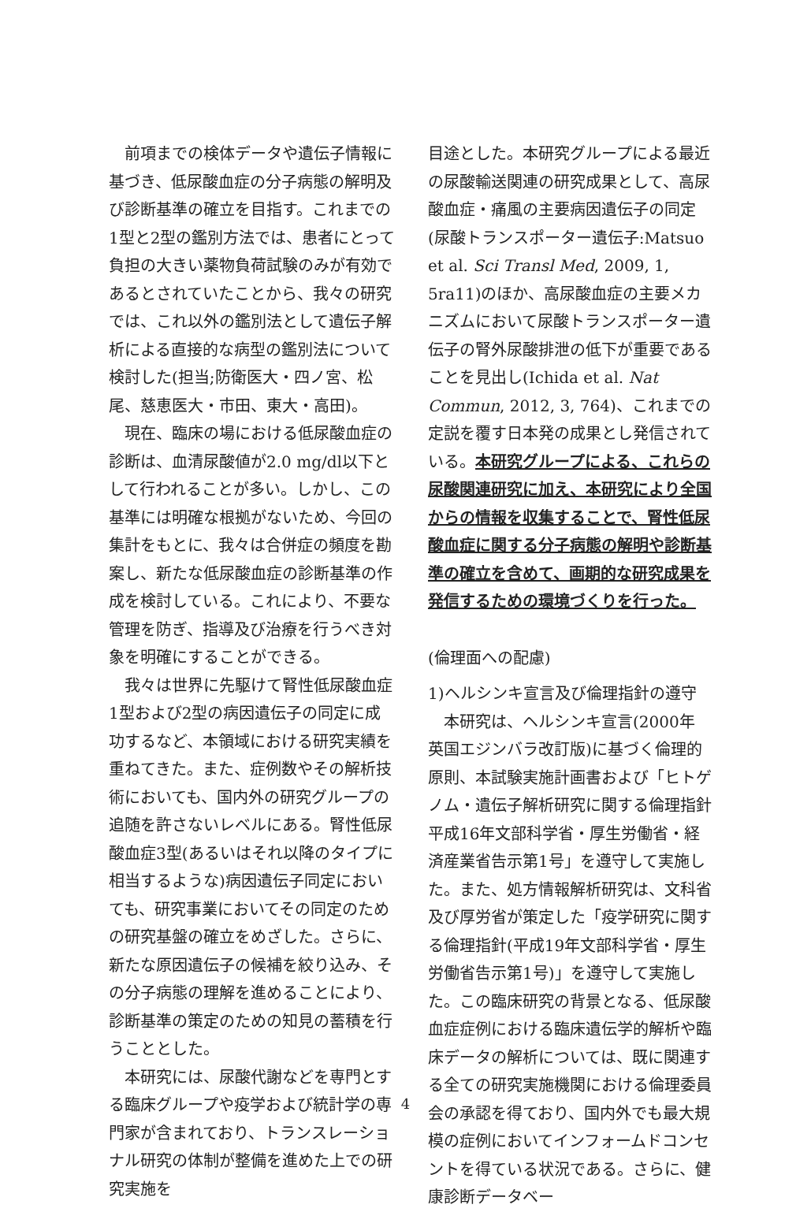前項までの検体データや遺伝子情報に基づき、低尿酸血症の分子病態の解明及び診断基準の確立を目指す。これまでの1型と2型の鑑別方法では、患者にとって負担の大きい薬物負荷試験のみが有効であるとされていたことから、我々の研究では、これ以外の鑑別法として遺伝子解析による直接的な病型の鑑別法について検討した(担当;防衛医大・四ノ宮、松尾、慈恵医大・市田、東大・高田)。
現在、臨床の場における低尿酸血症の診断は、血清尿酸値が2.0 mg/dl以下として行われることが多い。しかし、この基準には明確な根拠がないため、今回の集計をもとに、我々は合併症の頻度を勘案し、新たな低尿酸血症の診断基準の作成を検討している。これにより、不要な管理を防ぎ、指導及び治療を行うべき対象を明確にすることができる。
我々は世界に先駆けて腎性低尿酸血症1型および2型の病因遺伝子の同定に成功するなど、本領域における研究実績を重ねてきた。また、症例数やその解析技術においても、国内外の研究グループの追随を許さないレベルにある。腎性低尿酸血症3型(あるいはそれ以降のタイプに相当するような)病因遺伝子同定においても、研究事業においてその同定のための研究基盤の確立をめざした。さらに、新たな原因遺伝子の候補を絞り込み、その分子病態の理解を進めることにより、診断基準の策定のための知見の蓄積を行うこととした。
本研究には、尿酸代謝などを専門とする臨床グループや疫学および統計学の専門家が含まれており、トランスレーショナル研究の体制が整備を進めた上での研究実施を
目途とした。本研究グループによる最近の尿酸輸送関連の研究成果として、高尿酸血症・痛風の主要病因遺伝子の同定(尿酸トランスポーター遺伝子:Matsuo et al. Sci Transl Med, 2009, 1, 5ra11)のほか、高尿酸血症の主要メカニズムにおいて尿酸トランスポーター遺伝子の腎外尿酸排泄の低下が重要であることを見出し(Ichida et al. Nat Commun, 2012, 3, 764)、これまでの定説を覆す日本発の成果とし発信されている。本研究グループによる、これらの尿酸関連研究に加え、本研究により全国からの情報を収集することで、腎性低尿酸血症に関する分子病態の解明や診断基準の確立を含めて、画期的な研究成果を発信するための環境づくりを行った。
(倫理面への配慮)
1)ヘルシンキ宣言及び倫理指針の遵守
本研究は、ヘルシンキ宣言(2000年 英国エジンバラ改訂版)に基づく倫理的原則、本試験実施計画書および「ヒトゲノム・遺伝子解析研究に関する倫理指針平成16年文部科学省・厚生労働省・経済産業省告示第1号」を遵守して実施した。また、処方情報解析研究は、文科省及び厚労省が策定した「疫学研究に関する倫理指針(平成19年文部科学省・厚生労働省告示第1号)」を遵守して実施した。この臨床研究の背景となる、低尿酸血症症例における臨床遺伝学的解析や臨床データの解析については、既に関連する全ての研究実施機関における倫理委員会の承認を得ており、国内外でも最大規模の症例においてインフォームドコンセントを得ている状況である。さらに、健康診断データベー
4